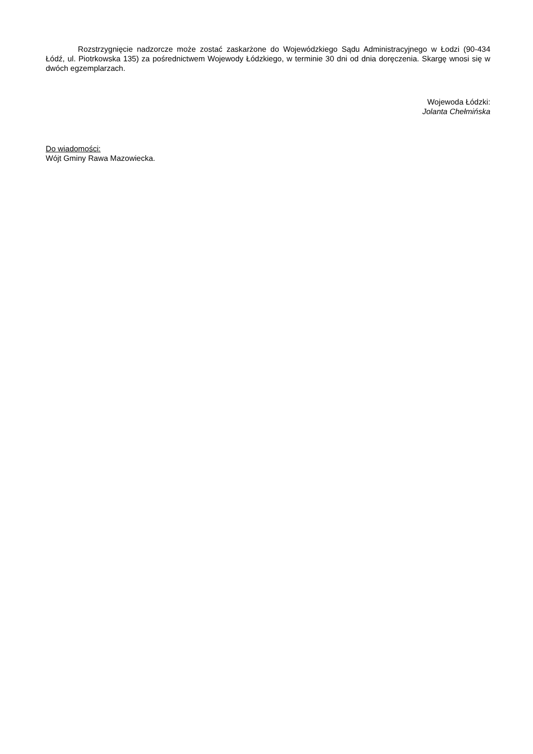Rozstrzygnięcie nadzorcze może zostać zaskarżone do Wojewódzkiego Sądu Administracyjnego w Łodzi (90-434 Łódź, ul. Piotrkowska 135) za pośrednictwem Wojewody Łódzkiego, w terminie 30 dni od dnia doręczenia. Skargę wnosi się w dwóch egzemplarzach.
Wojewoda Łódzki:
Jolanta Chełmińska
Do wiadomości:
Wójt Gminy Rawa Mazowiecka.